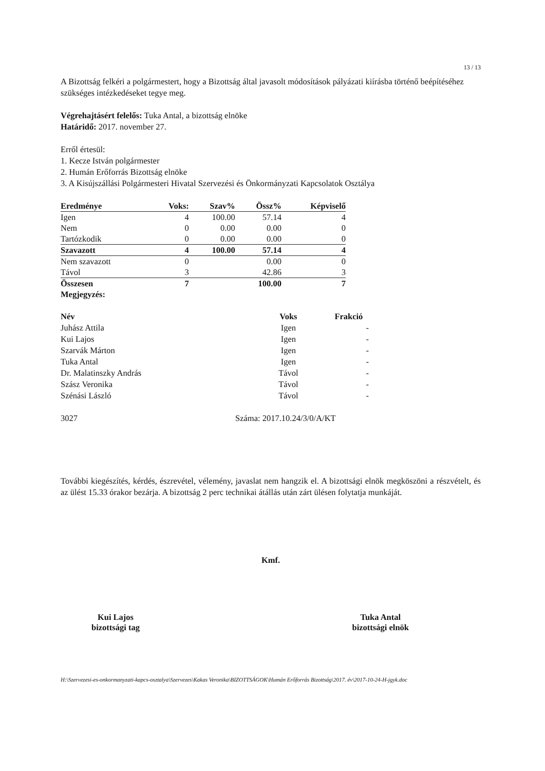13 / 13
A Bizottság felkéri a polgármestert, hogy a Bizottság által javasolt módosítások pályázati kiírásba történő beépítéséhez szükséges intézkedéseket tegye meg.
Végrehajtásért felelős: Tuka Antal, a bizottság elnöke
Határidő: 2017. november 27.
Erről értesül:
1. Kecze István polgármester
2. Humán Erőforrás Bizottság elnöke
3. A Kisújszállási Polgármesteri Hivatal Szervezési és Önkormányzati Kapcsolatok Osztálya
| Eredménye | Voks: | Szav% | Össz% | Képviselő |
| Igen | 4 | 100.00 | 57.14 | 4 |
| Nem | 0 | 0.00 | 0.00 | 0 |
| Tartózkodik | 0 | 0.00 | 0.00 | 0 |
| Szavazott | 4 | 100.00 | 57.14 | 4 |
| Nem szavazott | 0 | | 0.00 | 0 |
| Távol | 3 | | 42.86 | 3 |
| Összesen | 7 | | 100.00 | 7 |
| Megjegyzés: | | | | |
| Név | Voks | Frakció |
| --- | --- | --- |
| Juhász Attila | Igen | - |
| Kui Lajos | Igen | - |
| Szarvák Márton | Igen | - |
| Tuka Antal | Igen | - |
| Dr. Malatinszky András | Távol | - |
| Szász Veronika | Távol | - |
| Szénási László | Távol | - |
3027 Száma: 2017.10.24/3/0/A/KT
További kiegészítés, kérdés, észrevétel, vélemény, javaslat nem hangzik el. A bizottsági elnök megköszöni a részvételt, és az ülést 15.33 órakor bezárja. A bizottság 2 perc technikai átállás után zárt ülésen folytatja munkáját.
Kmf.
Kui Lajos
bizottsági tag
Tuka Antal
bizottsági elnök
H:\Szervezesi-es-onkormanyzati-kapcs-osztalya\Szervezes\Kakas Veronika\BIZOTTSÁGOK\Humán Erőforrás Bizottság\2017. év\2017-10-24-H-jgyk.doc